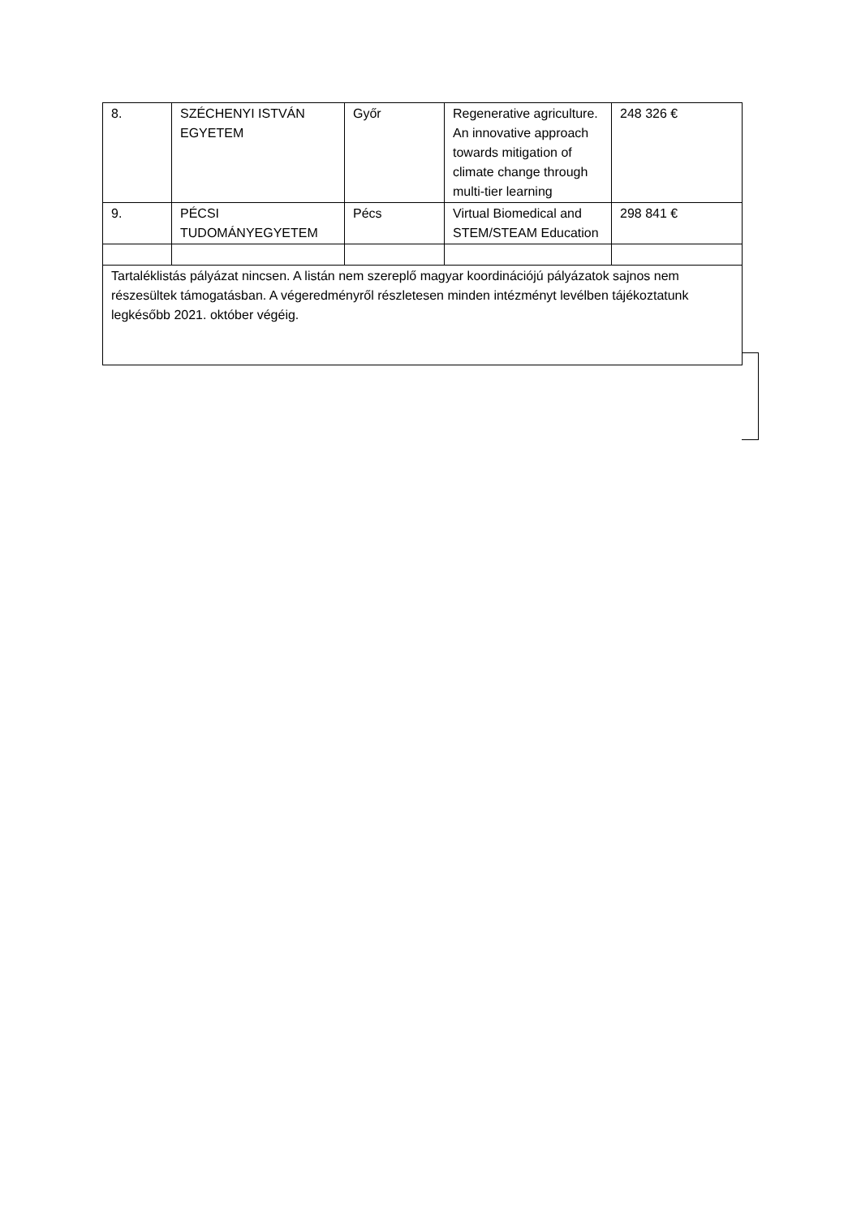| 8. | SZÉCHENYI ISTVÁN EGYETEM | Győr | Regenerative agriculture. An innovative approach towards mitigation of climate change through multi-tier learning | 248 326 € |
| 9. | PÉCSI TUDOMÁNYEGYETEM | Pécs | Virtual Biomedical and STEM/STEAM Education | 298 841 € |
| Tartaléklistás pályázat nincsen. A listán nem szereplő magyar koordinációjú pályázatok sajnos nem részesültek támogatásban. A végeredményről részletesen minden intézményt levélben tájékoztatunk legkésőbb 2021. október végéig. | | | | |